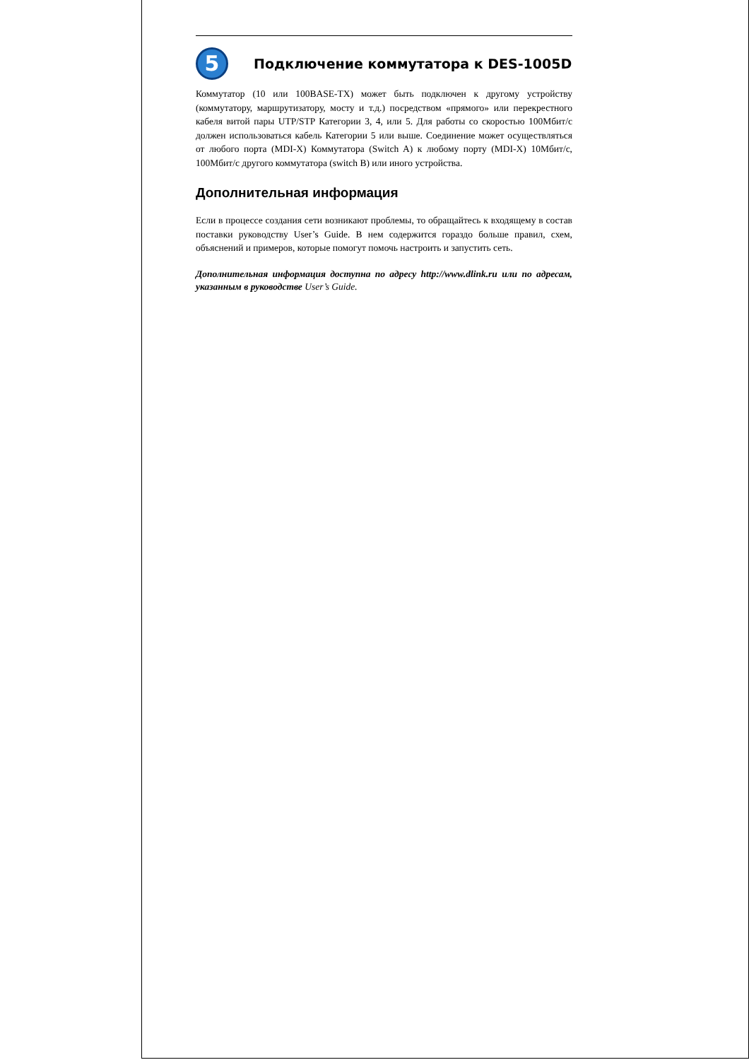5
Подключение коммутатора к DES-1005D
Коммутатор (10 или 100BASE-TX) может быть подключен к другому устройству (коммутатору, маршрутизатору, мосту и т.д.) посредством «прямого» или перекрестного кабеля витой пары UTP/STP Категории 3, 4, или 5. Для работы со скоростью 100Мбит/с должен использоваться кабель Категории 5 или выше. Соединение может осуществляться от любого порта (MDI-X) Коммутатора (Switch A) к любому порту (MDI-X) 10Мбит/с, 100Мбит/с другого коммутатора (switch B) или иного устройства.
Дополнительная информация
Если в процессе создания сети возникают проблемы, то обращайтесь к входящему в состав поставки руководству User’s Guide. В нем содержится гораздо больше правил, схем, объяснений и примеров, которые помогут помочь настроить и запустить сеть.
Дополнительная информация доступна по адресу http://www.dlink.ru или по адресам, указанным в руководстве User’s Guide.